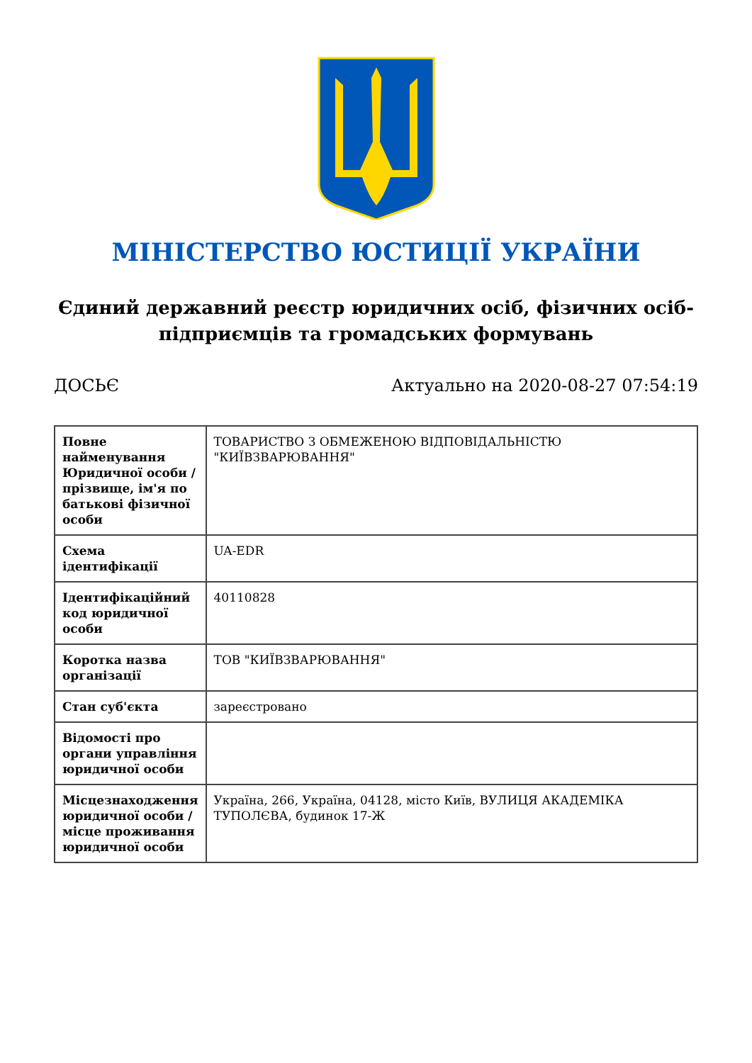МІНІСТЕРСТВО ЮСТИЦІЇ УКРАЇНИ
Єдиний державний реєстр юридичних осіб, фізичних осіб-підприємців та громадських формувань
ДОСЬЄ Актуально на 2020-08-27 07:54:19
| Повне найменування Юридичної особи / прізвище, ім'я по батькові фізичної особи | ТОВАРИСТВО З ОБМЕЖЕНОЮ ВІДПОВІДАЛЬНІСТЮ "КИЇВЗВАРЮВАННЯ" |
| Схема ідентифікації | UA-EDR |
| Ідентифікаційний код юридичної особи | 40110828 |
| Коротка назва організації | ТОВ "КИЇВЗВАРЮВАННЯ" |
| Стан суб'єкта | зареєстровано |
| Відомості про органи управління юридичної особи | |
| Місцезнаходження юридичної особи / місце проживання юридичної особи | Україна, 266, Україна, 04128, місто Київ, ВУЛИЦЯ АКАДЕМІКА ТУПОЛЄВА, будинок 17-Ж |